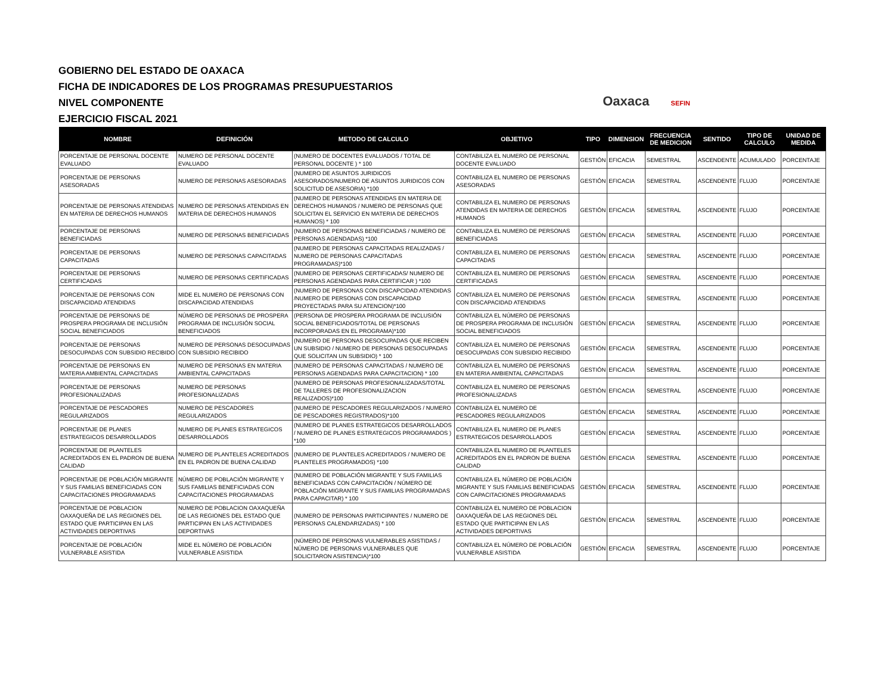GOBIERNO DEL ESTADO DE OAXACA
FICHA DE INDICADORES DE LOS PROGRAMAS PRESUPUESTARIOS
NIVEL COMPONENTE
EJERCICIO FISCAL 2021
Oaxaca SEFIN
| NOMBRE | DEFINICIÓN | METODO DE CALCULO | OBJETIVO | TIPO | DIMENSION | FRECUENCIA DE MEDICION | SENTIDO | TIPO DE CALCULO | UNIDAD DE MEDIDA |
| --- | --- | --- | --- | --- | --- | --- | --- | --- | --- |
| PORCENTAJE DE PERSONAL DOCENTE EVALUADO | NUMERO DE PERSONAL DOCENTE EVALUADO | (NUMERO DE DOCENTES EVALUADOS / TOTAL DE PERSONAL DOCENTE ) * 100 | CONTABILIZA EL NUMERO DE PERSONAL DOCENTE EVALUADO | GESTIÓN | EFICACIA | SEMESTRAL | ASCENDENTE | ACUMULADO | PORCENTAJE |
| PORCENTAJE DE PERSONAS ASESORADAS | NUMERO DE PERSONAS ASESORADAS | (NUMERO DE ASUNTOS JURIDICOS ASESORADOS/NUMERO DE ASUNTOS JURIDICOS CON SOLICITUD DE ASESORIA) *100 | CONTABILIZA EL NUMERO DE PERSONAS ASESORADAS | GESTIÓN | EFICACIA | SEMESTRAL | ASCENDENTE | FLUJO | PORCENTAJE |
| PORCENTAJE DE PERSONAS ATENDIDAS EN MATERIA DE DERECHOS HUMANOS | NUMERO DE PERSONAS ATENDIDAS EN MATERIA DE DERECHOS HUMANOS | (NUMERO DE PERSONAS ATENDIDAS EN MATERIA DE DERECHOS HUMANOS / NUMERO DE PERSONAS QUE SOLICITAN EL SERVICIO EN MATERIA DE DERECHOS HUMANOS) * 100 | CONTABILIZA EL NUMERO DE PERSONAS ATENDIDAS EN MATERIA DE DERECHOS HUMANOS | GESTIÓN | EFICACIA | SEMESTRAL | ASCENDENTE | FLUJO | PORCENTAJE |
| PORCENTAJE DE PERSONAS BENEFICIADAS | NUMERO DE PERSONAS BENEFICIADAS | (NUMERO DE PERSONAS BENEFICIADAS / NUMERO DE PERSONAS AGENDADAS) *100 | CONTABILIZA EL NUMERO DE PERSONAS BENEFICIADAS | GESTIÓN | EFICACIA | SEMESTRAL | ASCENDENTE | FLUJO | PORCENTAJE |
| PORCENTAJE DE PERSONAS CAPACITADAS | NUMERO DE PERSONAS CAPACITADAS | (NUMERO DE PERSONAS CAPACITADAS REALIZADAS / NUMERO DE PERSONAS CAPACITADAS PROGRAMADAS)*100 | CONTABILIZA EL NUMERO DE PERSONAS CAPACITADAS | GESTIÓN | EFICACIA | SEMESTRAL | ASCENDENTE | FLUJO | PORCENTAJE |
| PORCENTAJE DE PERSONAS CERTIFICADAS | NUMERO DE PERSONAS CERTIFICADAS | (NUMERO DE PERSONAS CERTIFICADAS/ NUMERO DE PERSONAS AGENDADAS PARA CERTIFICAR ) *100 | CONTABILIZA EL NUMERO DE PERSONAS CERTIFICADAS | GESTIÓN | EFICACIA | SEMESTRAL | ASCENDENTE | FLUJO | PORCENTAJE |
| PORCENTAJE DE PERSONAS CON DISCAPACIDAD ATENDIDAS | MIDE EL NUMERO DE PERSONAS CON DISCAPACIDAD ATENDIDAS | (NUMERO DE PERSONAS CON DISCAPCIDAD ATENDIDAS /NUMERO DE PERSONAS CON DISCAPACIDAD PROYECTADAS PARA SU ATENCION)*100 | CONTABILIZA EL NUMERO DE PERSONAS CON DISCAPACIDAD ATENDIDAS | GESTIÓN | EFICACIA | SEMESTRAL | ASCENDENTE | FLUJO | PORCENTAJE |
| PORCENTAJE DE PERSONAS DE PROSPERA PROGRAMA DE INCLUSIÓN SOCIAL BENEFICIADOS | NÚMERO DE PERSONAS DE PROSPERA PROGRAMA DE INCLUSIÓN SOCIAL BENEFICIADOS | (PERSONA DE PROSPERA PROGRAMA DE INCLUSIÓN SOCIAL BENEFICIADOS/TOTAL DE PERSONAS INCORPORADAS EN EL PROGRAMA)*100 | CONTABILIZA EL NÚMERO DE PERSONAS DE PROSPERA PROGRAMA DE INCLUSIÓN SOCIAL BENEFICIADOS | GESTIÓN | EFICACIA | SEMESTRAL | ASCENDENTE | FLUJO | PORCENTAJE |
| PORCENTAJE DE PERSONAS DESOCUPADAS CON SUBSIDIO RECIBIDO | NUMERO DE PERSONAS DESOCUPADAS CON SUBSIDIO RECIBIDO | (NUMERO DE PERSONAS DESOCUPADAS QUE RECIBEN UN SUBSIDIO / NUMERO DE PERSONAS DESOCUPADAS QUE SOLICITAN UN SUBSIDIO) * 100 | CONTABILIZA EL NUMERO DE PERSONAS DESOCUPADAS CON SUBSIDIO RECIBIDO | GESTIÓN | EFICACIA | SEMESTRAL | ASCENDENTE | FLUJO | PORCENTAJE |
| PORCENTAJE DE PERSONAS EN MATERIA AMBIENTAL CAPACITADAS | NUMERO DE PERSONAS EN MATERIA AMBIENTAL CAPACITADAS | (NUMERO DE PERSONAS CAPACITADAS / NUMERO DE PERSONAS AGENDADAS PARA CAPACITACION) * 100 | CONTABILIZA EL NUMERO DE PERSONAS EN MATERIA AMBIENTAL CAPACITADAS | GESTIÓN | EFICACIA | SEMESTRAL | ASCENDENTE | FLUJO | PORCENTAJE |
| PORCENTAJE DE PERSONAS PROFESIONALIZADAS | NUMERO DE PERSONAS PROFESIONALIZADAS | (NUMERO DE PERSONAS PROFESIONALIZADAS/TOTAL DE TALLERES DE PROFESIONALIZACION REALIZADOS)*100 | CONTABILIZA EL NUMERO DE PERSONAS PROFESIONALIZADAS | GESTIÓN | EFICACIA | SEMESTRAL | ASCENDENTE | FLUJO | PORCENTAJE |
| PORCENTAJE DE PESCADORES REGULARIZADOS | NUMERO DE PESCADORES REGULARIZADOS | (NUMERO DE PESCADORES REGULARIZADOS / NUMERO DE PESCADORES REGISTRADOS)*100 | CONTABILIZA EL NUMERO DE PESCADORES REGULARIZADOS | GESTIÓN | EFICACIA | SEMESTRAL | ASCENDENTE | FLUJO | PORCENTAJE |
| PORCENTAJE DE PLANES ESTRATEGICOS DESARROLLADOS | NUMERO DE PLANES ESTRATEGICOS DESARROLLADOS | (NUMERO DE PLANES ESTRATEGICOS DESARROLLADOS / NUMERO DE PLANES ESTRATEGICOS PROGRAMADOS ) *100 | CONTABILIZA EL NUMERO DE PLANES ESTRATEGICOS DESARROLLADOS | GESTIÓN | EFICACIA | SEMESTRAL | ASCENDENTE | FLUJO | PORCENTAJE |
| PORCENTAJE DE PLANTELES ACREDITADOS EN EL PADRON DE BUENA CALIDAD | NUMERO DE PLANTELES ACREDITADOS EN EL PADRON DE BUENA CALIDAD | (NUMERO DE PLANTELES ACREDITADOS / NUMERO DE PLANTELES PROGRAMADOS) *100 | CONTABILIZA EL NUMERO DE PLANTELES ACREDITADOS EN EL PADRON DE BUENA CALIDAD | GESTIÓN | EFICACIA | SEMESTRAL | ASCENDENTE | FLUJO | PORCENTAJE |
| PORCENTAJE DE POBLACIÓN MIGRANTE Y SUS FAMILIAS BENEFICIADAS CON CAPACITACIONES PROGRAMADAS | NÚMERO DE POBLACIÓN MIGRANTE Y SUS FAMILIAS BENEFICIADAS CON CAPACITACIONES PROGRAMADAS | (NUMERO DE POBLACIÓN MIGRANTE Y SUS FAMILIAS BENEFICIADAS CON CAPACITACIÓN / NÚMERO DE POBLACIÓN MIGRANTE Y SUS FAMILIAS PROGRAMADAS PARA CAPACITAR) * 100 | CONTABILIZA EL NÚMERO DE POBLACIÓN MIGRANTE Y SUS FAMILIAS BENEFICIADAS CON CAPACITACIONES PROGRAMADAS | GESTIÓN | EFICACIA | SEMESTRAL | ASCENDENTE | FLUJO | PORCENTAJE |
| PORCENTAJE DE POBLACION OAXAQUEÑA DE LAS REGIONES DEL ESTADO QUE PARTICIPAN EN LAS ACTIVIDADES DEPORTIVAS | NUMERO DE POBLACION OAXAQUEÑA DE LAS REGIONES DEL ESTADO QUE PARTICIPAN EN LAS ACTIVIDADES DEPORTIVAS | (NUMERO DE PERSONAS PARTICIPANTES / NUMERO DE PERSONAS CALENDARIZADAS) * 100 | CONTABILIZA EL NUMERO DE POBLACION OAXAQUEÑA DE LAS REGIONES DEL ESTADO QUE PARTICIPAN EN LAS ACTIVIDADES DEPORTIVAS | GESTIÓN | EFICACIA | SEMESTRAL | ASCENDENTE | FLUJO | PORCENTAJE |
| PORCENTAJE DE POBLACIÓN VULNERABLE ASISTIDA | MIDE EL NÚMERO DE POBLACIÓN VULNERABLE ASISTIDA | (NÚMERO DE PERSONAS VULNERABLES ASISTIDAS / NÚMERO DE PERSONAS VULNERABLES QUE SOLICITARON ASISTENCIA)*100 | CONTABILIZA EL NÚMERO DE POBLACIÓN VULNERABLE ASISTIDA | GESTIÓN | EFICACIA | SEMESTRAL | ASCENDENTE | FLUJO | PORCENTAJE |